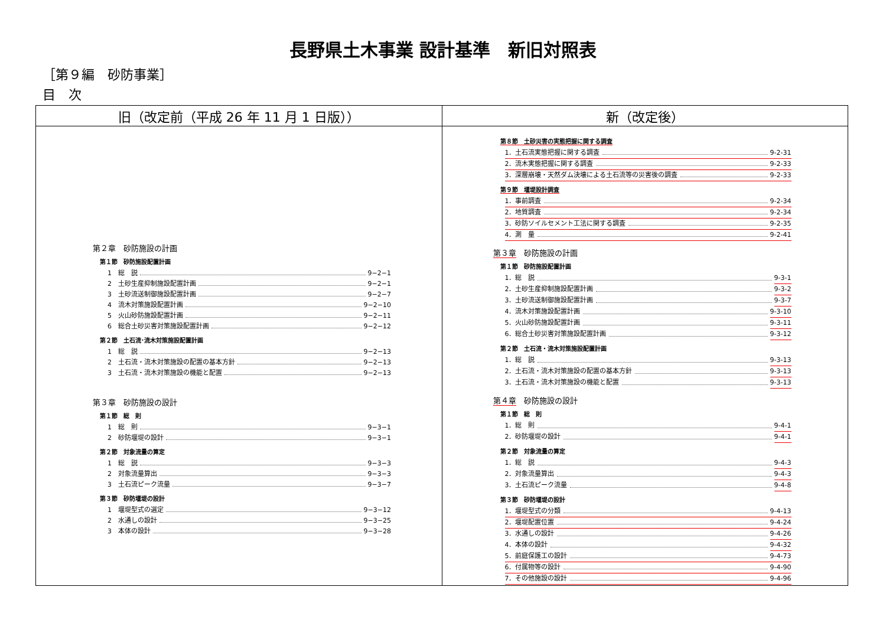長野県土木事業 設計基準　新旧対照表
［第９編　砂防事業］
目　次
| 旧（改定前（平成 26 年 11 月 1 日版）） | 新（改定後） |
| --- | --- |
| 第２章 砂防施設の計画 第１節 砂防施設配置計画 1 総 説 9−2−1 2 土砂生産抑制施設配置計画 9−2−1 3 土砂流送制御施設配置計画 9−2−7 4 流木対策施設配置計画 9−2−10 5 火山砂防施設配置計画 9−2−11 6 総合土砂災害対策施設配置計画 9−2−12 第２節 土石流･流木対策施設配置計画 1 総 説 9−2−13 2 土石流・流木対策施設の配置の基本方針 9−2−13 3 土石流・流木対策施設の機能と配置 9−2−13 第３章 砂防施設の設計 第１節 総 則 1 総 則 9−3−1 2 砂防堰堤の設計 9−3−1 第２節 対象流量の算定 1 総 説 9−3−3 2 対象流量算出 9−3−3 3 土石流ピーク流量 9−3−7 第３節 砂防堰堤の設計 1 堰堤型式の選定 9−3−12 2 水通しの設計 9−3−25 3 本体の設計 9−3−28 | 第８節 土砂災害の実態把握に関する調査 1．土石流実態把握に関する調査 9-2-31 2．流木実態把握に関する調査 9-2-33 3．深層崩壊・天然ダム決壊による土石流等の災害後の調査 9-2-33 第９節 堰堤設計調査 1．事前調査 9-2-34 2．地質調査 9-2-34 3．砂防ソイルセメント工法に関する調査 9-2-35 4．測 量 9-2-41 第３章 砂防施設の計画 第１節 砂防施設配置計画 1．総 説 9-3-1 2．土砂生産抑制施設配置計画 9-3-2 3．土砂流送制御施設配置計画 9-3-7 4．流木対策施設配置計画 9-3-10 5．火山砂防施設配置計画 9-3-11 6．総合土砂災害対策施設配置計画 9-3-12 第２節 土石流・流木対策施設配置計画 1．総 説 9-3-13 2．土石流・流木対策施設の配置の基本方針 9-3-13 3．土石流・流木対策施設の機能と配置 9-3-13 第４章 砂防施設の設計 第１節 総 則 1．総 則 9-4-1 2．砂防堰堤の設計 9-4-1 第２節 対象流量の算定 1．総 説 9-4-3 2．対象流量算出 9-4-3 3．土石流ピーク流量 9-4-8 第３節 砂防堰堤の設計 1．堰堤型式の分類 9-4-13 2．堰堤配置位置 9-4-24 3．水通しの設計 9-4-26 4．本体の設計 9-4-32 5．前庭保護工の設計 9-4-73 6．付属物等の設計 9-4-90 7．その他施設の設計 9-4-96 |